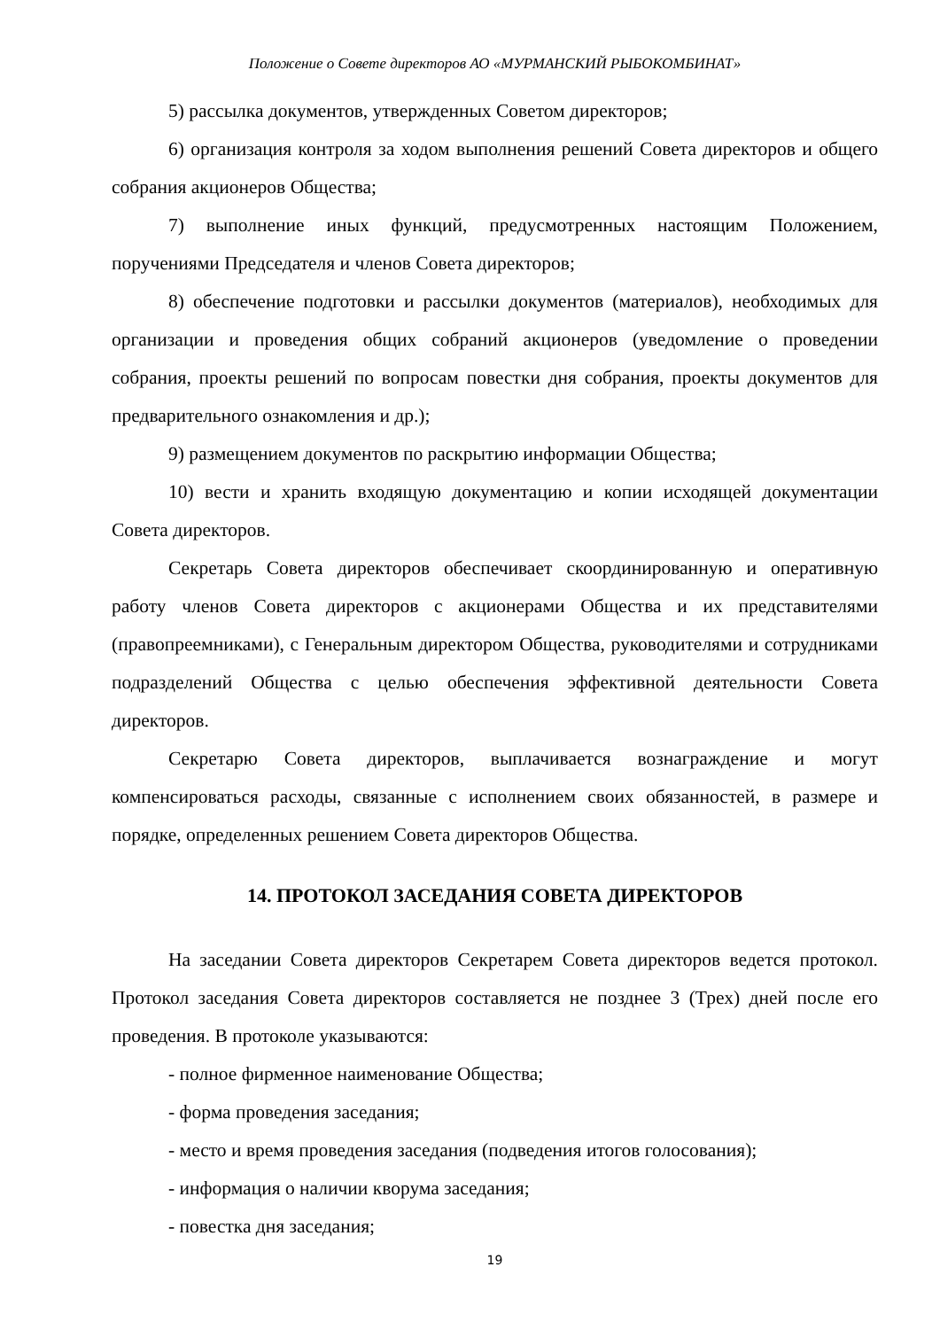Положение о Совете директоров АО «МУРМАНСКИЙ РЫБОКОМБИНАТ»
5) рассылка документов, утвержденных Советом директоров;
6) организация контроля за ходом выполнения решений Совета директоров и общего собрания акционеров Общества;
7) выполнение иных функций, предусмотренных настоящим Положением, поручениями Председателя и членов Совета директоров;
8) обеспечение подготовки и рассылки документов (материалов), необходимых для организации и проведения общих собраний акционеров (уведомление о проведении собрания, проекты решений по вопросам повестки дня собрания, проекты документов для предварительного ознакомления и др.);
9) размещением документов по раскрытию информации Общества;
10) вести и хранить входящую документацию и копии исходящей документации Совета директоров.
Секретарь Совета директоров обеспечивает скоординированную и оперативную работу членов Совета директоров с акционерами Общества и их представителями (правопреемниками), с Генеральным директором Общества, руководителями и сотрудниками подразделений Общества с целью обеспечения эффективной деятельности Совета директоров.
Секретарю Совета директоров, выплачивается вознаграждение и могут компенсироваться расходы, связанные с исполнением своих обязанностей, в размере и порядке, определенных решением Совета директоров Общества.
14. ПРОТОКОЛ ЗАСЕДАНИЯ СОВЕТА ДИРЕКТОРОВ
На заседании Совета директоров Секретарем Совета директоров ведется протокол. Протокол заседания Совета директоров составляется не позднее 3 (Трех) дней после его проведения. В протоколе указываются:
- полное фирменное наименование Общества;
- форма проведения заседания;
- место и время проведения заседания (подведения итогов голосования);
- информация о наличии кворума заседания;
- повестка дня заседания;
19